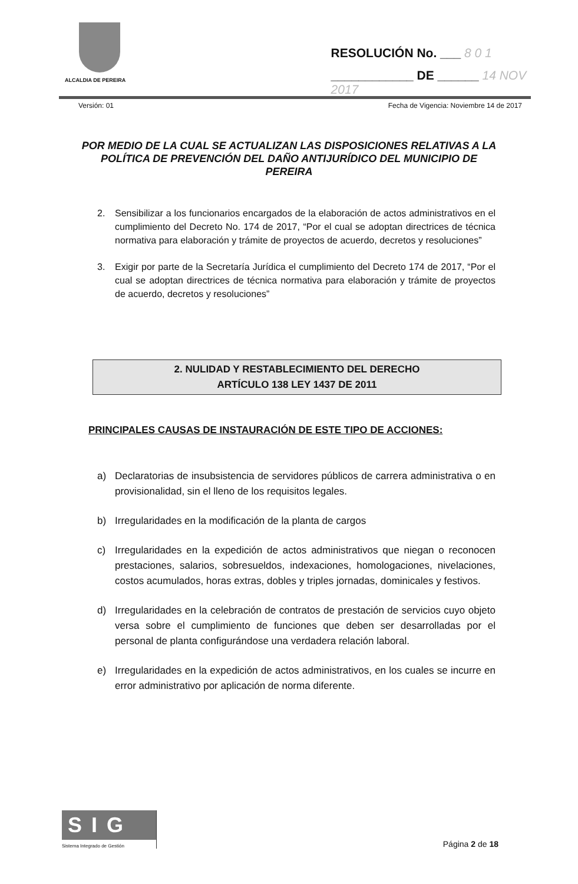ALCALDIA DE PEREIRA
RESOLUCIÓN No. ___ 8 0 1
____________ DE ______ 14 NOV 2017
Versión: 01 Fecha de Vigencia: Noviembre 14 de 2017
POR MEDIO DE LA CUAL SE ACTUALIZAN LAS DISPOSICIONES RELATIVAS A LA POLÍTICA DE PREVENCIÓN DEL DAÑO ANTIJURÍDICO DEL MUNICIPIO DE PEREIRA
2. Sensibilizar a los funcionarios encargados de la elaboración de actos administrativos en el cumplimiento del Decreto No. 174 de 2017, “Por el cual se adoptan directrices de técnica normativa para elaboración y trámite de proyectos de acuerdo, decretos y resoluciones”
3. Exigir por parte de la Secretaría Jurídica el cumplimiento del Decreto 174 de 2017, “Por el cual se adoptan directrices de técnica normativa para elaboración y trámite de proyectos de acuerdo, decretos y resoluciones”
2. NULIDAD Y RESTABLECIMIENTO DEL DERECHO
ARTÍCULO 138 LEY 1437 DE 2011
PRINCIPALES CAUSAS DE INSTAURACIÓN DE ESTE TIPO DE ACCIONES:
a) Declaratorias de insubsistencia de servidores públicos de carrera administrativa o en provisionalidad, sin el lleno de los requisitos legales.
b) Irregularidades en la modificación de la planta de cargos
c) Irregularidades en la expedición de actos administrativos que niegan o reconocen prestaciones, salarios, sobresueldos, indexaciones, homologaciones, nivelaciones, costos acumulados, horas extras, dobles y triples jornadas, dominicales y festivos.
d) Irregularidades en la celebración de contratos de prestación de servicios cuyo objeto versa sobre el cumplimiento de funciones que deben ser desarrolladas por el personal de planta configurándose una verdadera relación laboral.
e) Irregularidades en la expedición de actos administrativos, en los cuales se incurre en error administrativo por aplicación de norma diferente.
SIG
Sistema Integrado de Gestión
Página 2 de 18